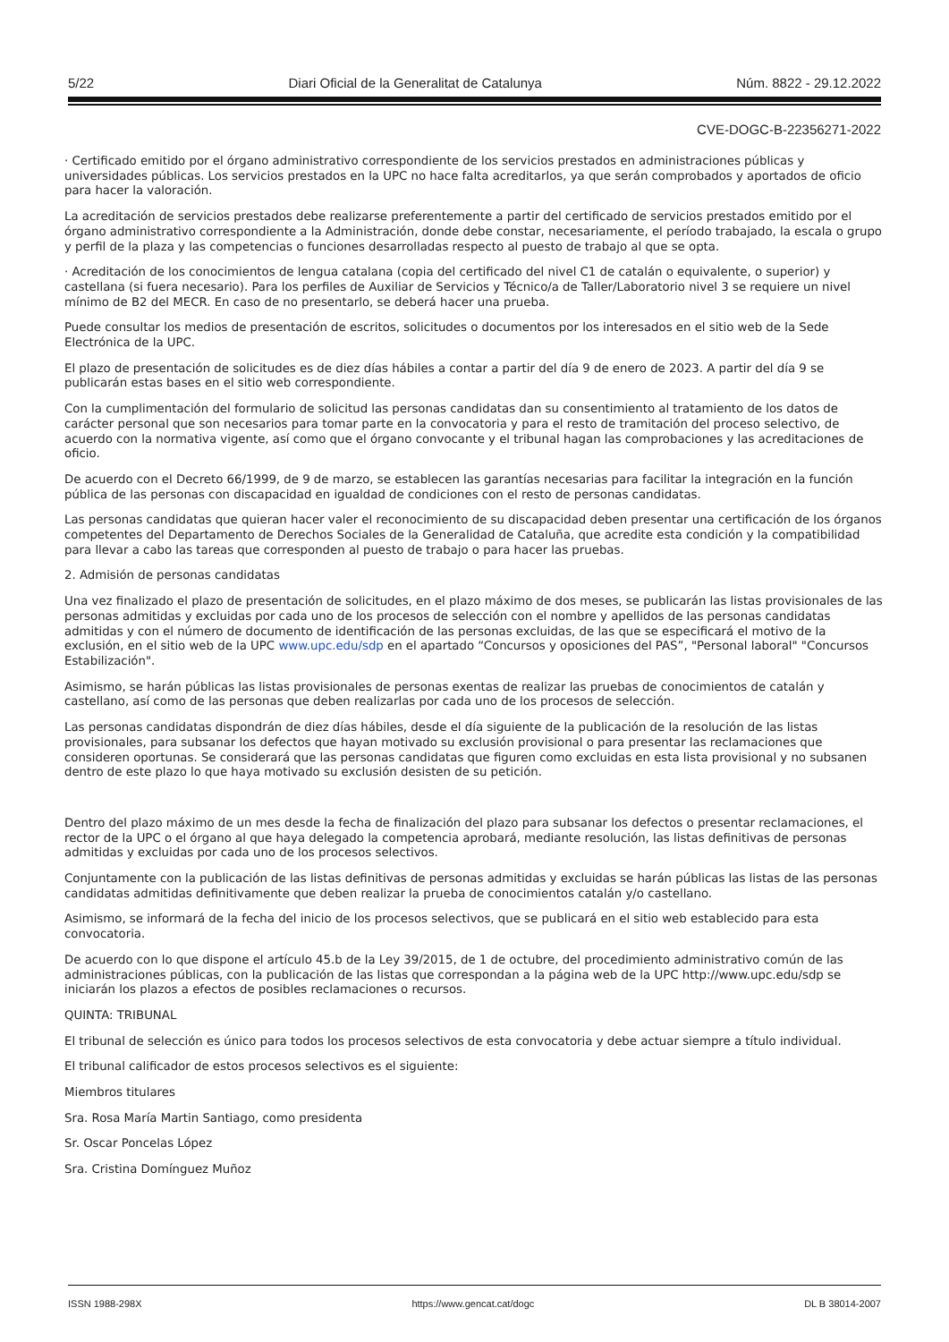5/22 Diari Oficial de la Generalitat de Catalunya Núm. 8822 - 29.12.2022
CVE-DOGC-B-22356271-2022
· Certificado emitido por el órgano administrativo correspondiente de los servicios prestados en administraciones públicas y universidades públicas. Los servicios prestados en la UPC no hace falta acreditarlos, ya que serán comprobados y aportados de oficio para hacer la valoración.
La acreditación de servicios prestados debe realizarse preferentemente a partir del certificado de servicios prestados emitido por el órgano administrativo correspondiente a la Administración, donde debe constar, necesariamente, el período trabajado, la escala o grupo y perfil de la plaza y las competencias o funciones desarrolladas respecto al puesto de trabajo al que se opta.
· Acreditación de los conocimientos de lengua catalana (copia del certificado del nivel C1 de catalán o equivalente, o superior) y castellana (si fuera necesario). Para los perfiles de Auxiliar de Servicios y Técnico/a de Taller/Laboratorio nivel 3 se requiere un nivel mínimo de B2 del MECR. En caso de no presentarlo, se deberá hacer una prueba.
Puede consultar los medios de presentación de escritos, solicitudes o documentos por los interesados en el sitio web de la Sede Electrónica de la UPC.
El plazo de presentación de solicitudes es de diez días hábiles a contar a partir del día 9 de enero de 2023. A partir del día 9 se publicarán estas bases en el sitio web correspondiente.
Con la cumplimentación del formulario de solicitud las personas candidatas dan su consentimiento al tratamiento de los datos de carácter personal que son necesarios para tomar parte en la convocatoria y para el resto de tramitación del proceso selectivo, de acuerdo con la normativa vigente, así como que el órgano convocante y el tribunal hagan las comprobaciones y las acreditaciones de oficio.
De acuerdo con el Decreto 66/1999, de 9 de marzo, se establecen las garantías necesarias para facilitar la integración en la función pública de las personas con discapacidad en igualdad de condiciones con el resto de personas candidatas.
Las personas candidatas que quieran hacer valer el reconocimiento de su discapacidad deben presentar una certificación de los órganos competentes del Departamento de Derechos Sociales de la Generalidad de Cataluña, que acredite esta condición y la compatibilidad para llevar a cabo las tareas que corresponden al puesto de trabajo o para hacer las pruebas.
2. Admisión de personas candidatas
Una vez finalizado el plazo de presentación de solicitudes, en el plazo máximo de dos meses, se publicarán las listas provisionales de las personas admitidas y excluidas por cada uno de los procesos de selección con el nombre y apellidos de las personas candidatas admitidas y con el número de documento de identificación de las personas excluidas, de las que se especificará el motivo de la exclusión, en el sitio web de la UPC www.upc.edu/sdp en el apartado “Concursos y oposiciones del PAS”, "Personal laboral" "Concursos Estabilización".
Asimismo, se harán públicas las listas provisionales de personas exentas de realizar las pruebas de conocimientos de catalán y castellano, así como de las personas que deben realizarlas por cada uno de los procesos de selección.
Las personas candidatas dispondrán de diez días hábiles, desde el día siguiente de la publicación de la resolución de las listas provisionales, para subsanar los defectos que hayan motivado su exclusión provisional o para presentar las reclamaciones que consideren oportunas. Se considerará que las personas candidatas que figuren como excluidas en esta lista provisional y no subsanen dentro de este plazo lo que haya motivado su exclusión desisten de su petición.
Dentro del plazo máximo de un mes desde la fecha de finalización del plazo para subsanar los defectos o presentar reclamaciones, el rector de la UPC o el órgano al que haya delegado la competencia aprobará, mediante resolución, las listas definitivas de personas admitidas y excluidas por cada uno de los procesos selectivos.
Conjuntamente con la publicación de las listas definitivas de personas admitidas y excluidas se harán públicas las listas de las personas candidatas admitidas definitivamente que deben realizar la prueba de conocimientos catalán y/o castellano.
Asimismo, se informará de la fecha del inicio de los procesos selectivos, que se publicará en el sitio web establecido para esta convocatoria.
De acuerdo con lo que dispone el artículo 45.b de la Ley 39/2015, de 1 de octubre, del procedimiento administrativo común de las administraciones públicas, con la publicación de las listas que correspondan a la página web de la UPC http://www.upc.edu/sdp se iniciarán los plazos a efectos de posibles reclamaciones o recursos.
QUINTA: TRIBUNAL
El tribunal de selección es único para todos los procesos selectivos de esta convocatoria y debe actuar siempre a título individual.
El tribunal calificador de estos procesos selectivos es el siguiente:
Miembros titulares
Sra. Rosa María Martin Santiago, como presidenta
Sr. Oscar Poncelas López
Sra. Cristina Domínguez Muñoz
ISSN 1988-298X https://www.gencat.cat/dogc DL B 38014-2007